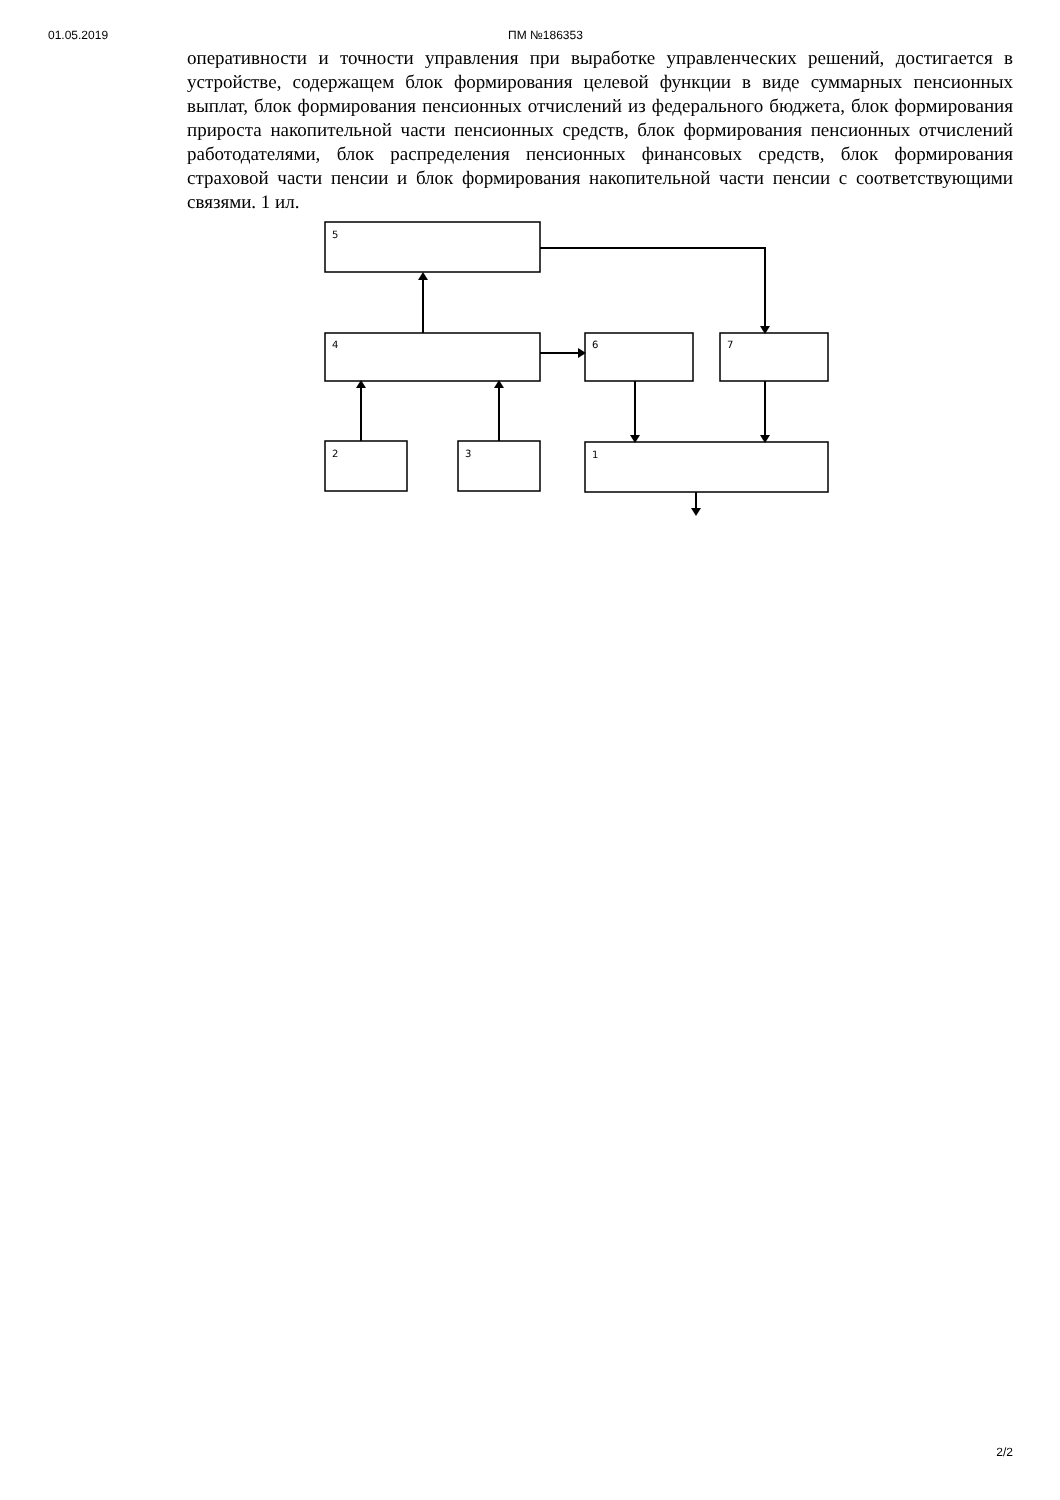01.05.2019 ПМ №186353
оперативности и точности управления при выработке управленческих решений, достигается в устройстве, содержащем блок формирования целевой функции в виде суммарных пенсионных выплат, блок формирования пенсионных отчислений из федерального бюджета, блок формирования прироста накопительной части пенсионных средств, блок формирования пенсионных отчислений работодателями, блок распределения пенсионных финансовых средств, блок формирования страховой части пенсии и блок формирования накопительной части пенсии с соответствующими связями. 1 ил.
5
4
6
7
2
3
1
2/2